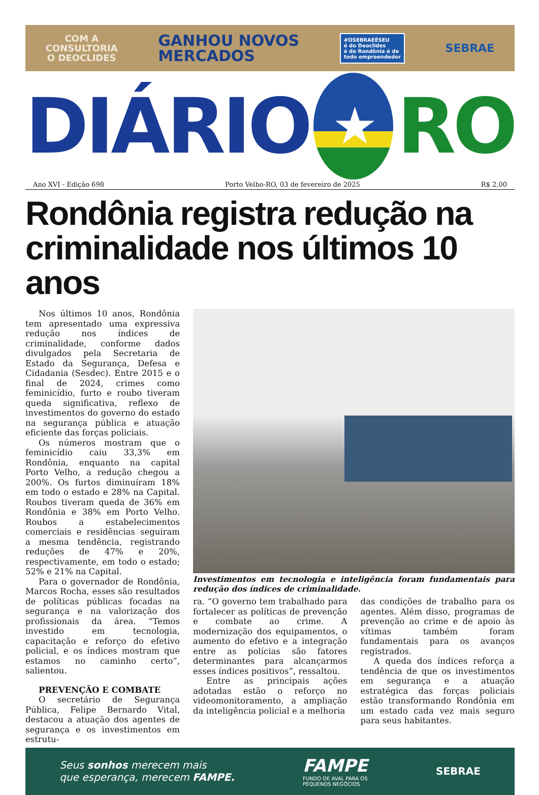COM A
CONSULTORIA
O DEOCLIDES
GANHOU NOVOS
MERCADOS
#OSEBRAEÉSEU
é do Deoclides
é de Rondônia é de
todo empreendedor
SEBRAE
DIÁRIO
★
RO
Ano XVI - Edição 698 Porto Velho-RO, 03 de fevereiro de 2025 R$ 2,00
Rondônia registra redução na criminalidade nos últimos 10 anos
Nos últimos 10 anos, Rondônia tem apresentado uma expressiva redução nos índices de criminalidade, conforme dados divulgados pela Secretaria de Estado da Segurança, Defesa e Cidadania (Sesdec). Entre 2015 e o final de 2024, crimes como feminicídio, furto e roubo tiveram queda significativa, reflexo de investimentos do governo do estado na segurança pública e atuação eficiente das forças policiais.
Os números mostram que o feminicídio caiu 33,3% em Rondônia, enquanto na capital Porto Velho, a redução chegou a 200%. Os furtos diminuíram 18% em todo o estado e 28% na Capital. Roubos tiveram queda de 36% em Rondônia e 38% em Porto Velho. Roubos a estabelecimentos comerciais e residências seguiram a mesma tendência, registrando reduções de 47% e 20%, respectivamente, em todo o estado; 52% e 21% na Capital.
Para o governador de Rondônia, Marcos Rocha, esses são resultados de políticas públicas focadas na segurança e na valorização dos profissionais da área. “Temos investido em tecnologia, capacitação e reforço do efetivo policial, e os índices mostram que estamos no caminho certo”, salientou.
PREVENÇÃO E COMBATE
O secretário de Segurança Pública, Felipe Bernardo Vital, destacou a atuação dos agentes de segurança e os investimentos em estrutu-
Investimentos em tecnologia e inteligência foram fundamentais para redução dos índices de criminalidade.
ra. “O governo tem trabalhado para fortalecer as políticas de prevenção e combate ao crime. A modernização dos equipamentos, o aumento do efetivo e a integração entre as polícias são fatores determinantes para alcançarmos esses índices positivos”, ressaltou.
Entre as principais ações adotadas estão o reforço no videomonitoramento, a ampliação da inteligência policial e a melhoria
das condições de trabalho para os agentes. Além disso, programas de prevenção ao crime e de apoio às vítimas também foram fundamentais para os avanços registrados.
A queda dos índices reforça a tendência de que os investimentos em segurança e a atuação estratégica das forças policiais estão transformando Rondônia em um estado cada vez mais seguro para seus habitantes.
Seus sonhos merecem mais
que esperança, merecem FAMPE.
FAMPE
FUNDO DE AVAL PARA OS
PEQUENOS NEGÓCIOS
SEBRAE